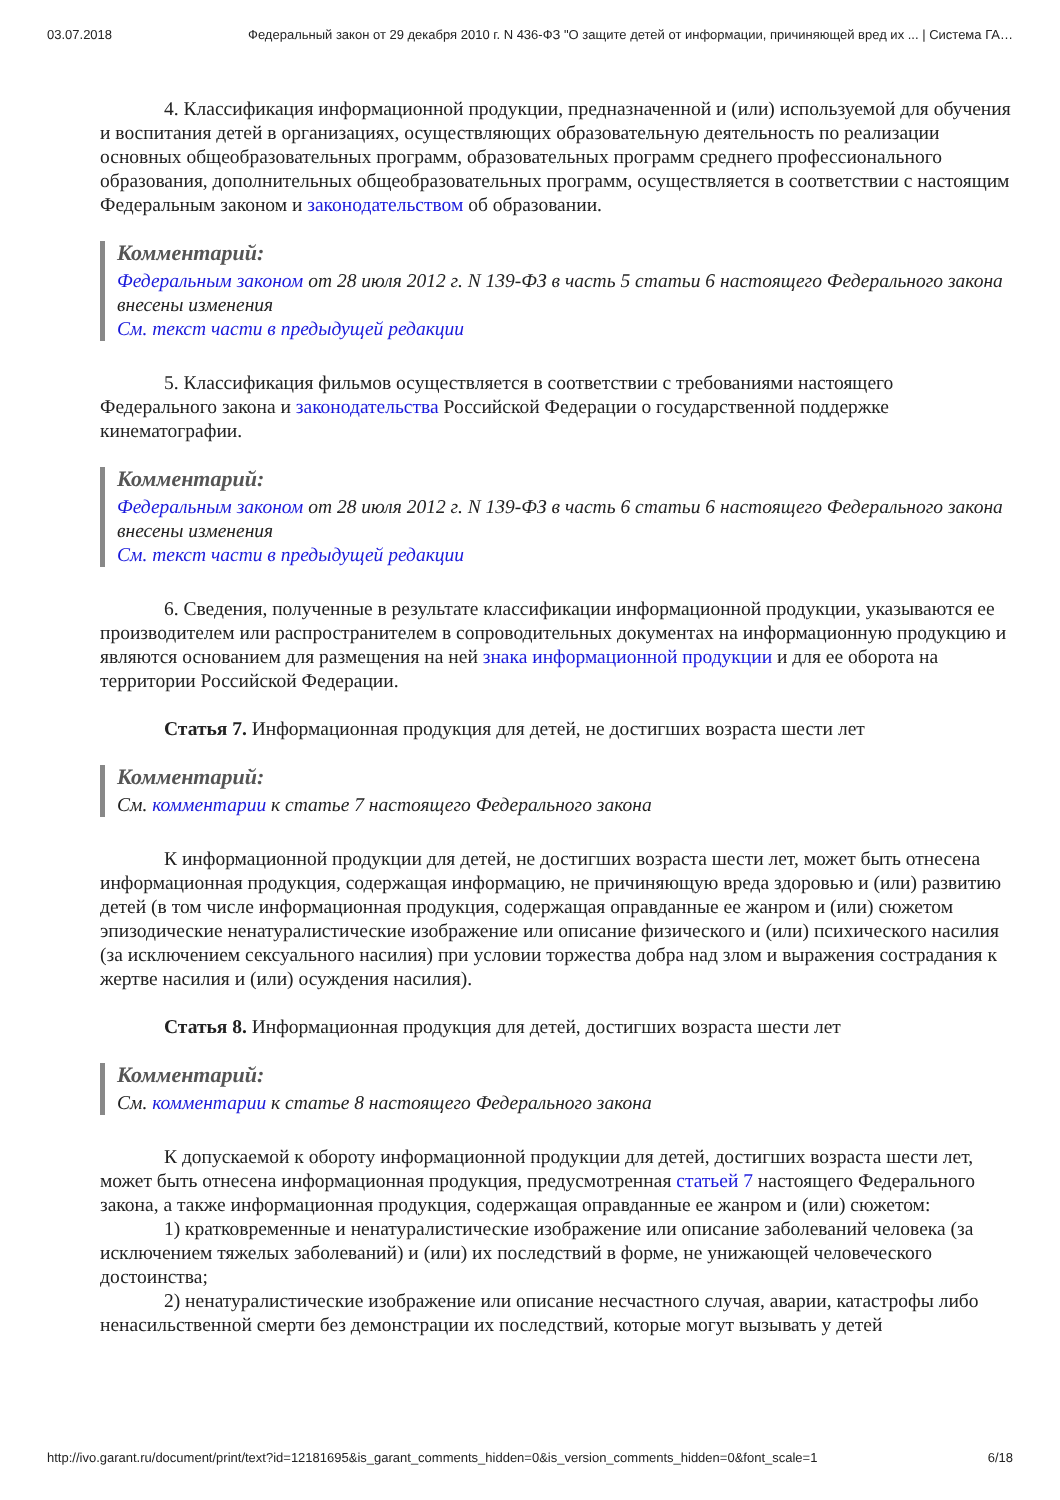03.07.2018 Федеральный закон от 29 декабря 2010 г. N 436-ФЗ "О защите детей от информации, причиняющей вред их ... | Система ГА…
4. Классификация информационной продукции, предназначенной и (или) используемой для обучения и воспитания детей в организациях, осуществляющих образовательную деятельность по реализации основных общеобразовательных программ, образовательных программ среднего профессионального образования, дополнительных общеобразовательных программ, осуществляется в соответствии с настоящим Федеральным законом и законодательством об образовании.
Комментарий:
Федеральным законом от 28 июля 2012 г. N 139-ФЗ в часть 5 статьи 6 настоящего Федерального закона внесены изменения
См. текст части в предыдущей редакции
5. Классификация фильмов осуществляется в соответствии с требованиями настоящего Федерального закона и законодательства Российской Федерации о государственной поддержке кинематографии.
Комментарий:
Федеральным законом от 28 июля 2012 г. N 139-ФЗ в часть 6 статьи 6 настоящего Федерального закона внесены изменения
См. текст части в предыдущей редакции
6. Сведения, полученные в результате классификации информационной продукции, указываются ее производителем или распространителем в сопроводительных документах на информационную продукцию и являются основанием для размещения на ней знака информационной продукции и для ее оборота на территории Российской Федерации.
Статья 7. Информационная продукция для детей, не достигших возраста шести лет
Комментарий:
См. комментарии к статье 7 настоящего Федерального закона
К информационной продукции для детей, не достигших возраста шести лет, может быть отнесена информационная продукция, содержащая информацию, не причиняющую вреда здоровью и (или) развитию детей (в том числе информационная продукция, содержащая оправданные ее жанром и (или) сюжетом эпизодические ненатуралистические изображение или описание физического и (или) психического насилия (за исключением сексуального насилия) при условии торжества добра над злом и выражения сострадания к жертве насилия и (или) осуждения насилия).
Статья 8. Информационная продукция для детей, достигших возраста шести лет
Комментарий:
См. комментарии к статье 8 настоящего Федерального закона
К допускаемой к обороту информационной продукции для детей, достигших возраста шести лет, может быть отнесена информационная продукция, предусмотренная статьей 7 настоящего Федерального закона, а также информационная продукция, содержащая оправданные ее жанром и (или) сюжетом:
1) кратковременные и ненатуралистические изображение или описание заболеваний человека (за исключением тяжелых заболеваний) и (или) их последствий в форме, не унижающей человеческого достоинства;
2) ненатуралистические изображение или описание несчастного случая, аварии, катастрофы либо ненасильственной смерти без демонстрации их последствий, которые могут вызывать у детей
http://ivo.garant.ru/document/print/text?id=12181695&is_garant_comments_hidden=0&is_version_comments_hidden=0&font_scale=1 6/18